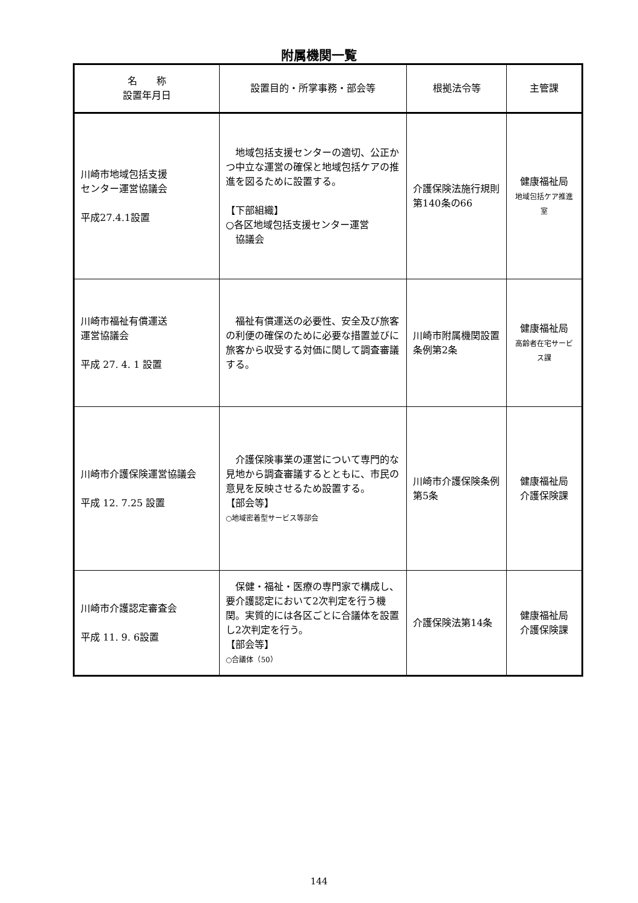附属機関一覧
| 名 称 設置年月日 | 設置目的・所掌事務・部会等 | 根拠法令等 | 主管課 |
| --- | --- | --- | --- |
| 川崎市地域包括支援 センター運営協議会 平成27.4.1設置 | 地域包括支援センターの適切、公正かつ中立な運営の確保と地域包括ケアの推進を図るために設置する。 【下部組織】 ○各区地域包括支援センター運営 協議会 | 介護保険法施行規則第140条の66 | 健康福祉局 地域包括ケア推進室 |
| 川崎市福祉有償運送 運営協議会 平成 27. 4. 1 設置 | 福祉有償運送の必要性、安全及び旅客の利便の確保のために必要な措置並びに旅客から収受する対価に関して調査審議する。 | 川崎市附属機関設置条例第2条 | 健康福祉局 高齢者在宅サービス課 |
| 川崎市介護保険運営協議会 平成 12. 7.25 設置 | 介護保険事業の運営について専門的な見地から調査審議するとともに、市民の意見を反映させるため設置する。 【部会等】 ○地域密着型サービス等部会 | 川崎市介護保険条例第5条 | 健康福祉局 介護保険課 |
| 川崎市介護認定審査会 平成 11. 9. 6設置 | 保健・福祉・医療の専門家で構成し、要介護認定において2次判定を行う機関。実質的には各区ごとに合議体を設置し2次判定を行う。 【部会等】 ○合議体（50） | 介護保険法第14条 | 健康福祉局 介護保険課 |
144